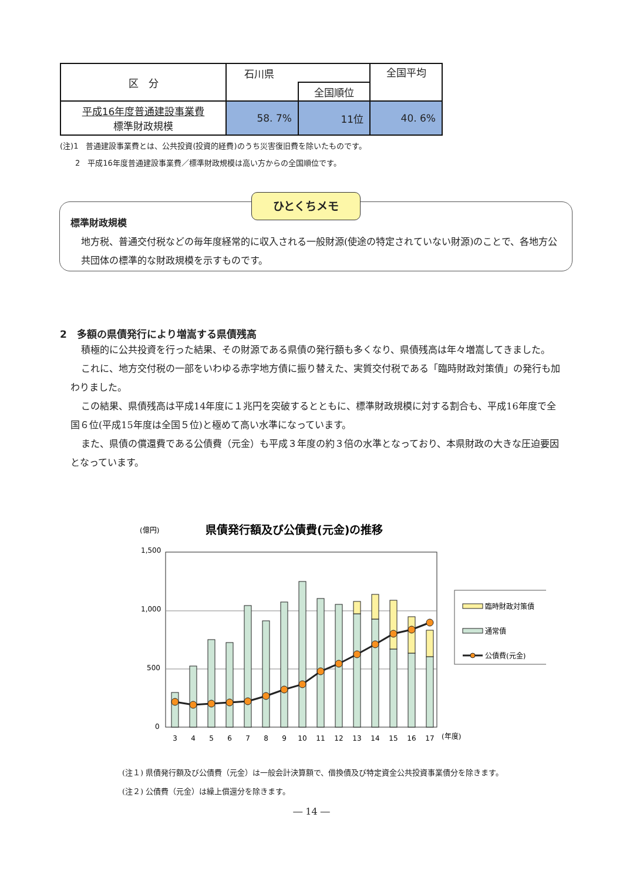| 区 分 | 石川県 | | 全国平均 |
| --- | --- | --- | --- |
| | | 全国順位 | |
| 平成16年度普通建設事業費 標準財政規模 | 58. 7% | 11位 | 40. 6% |
(注)1　普通建設事業費とは、公共投資(投資的経費)のうち災害復旧費を除いたものです。
　　2　平成16年度普通建設事業費／標準財政規模は高い方からの全国順位です。
ひとくちメモ
標準財政規模
地方税、普通交付税などの毎年度経常的に収入される一般財源(使途の特定されていない財源)のことで、各地方公共団体の標準的な財政規模を示すものです。
2　多額の県債発行により増嵩する県債残高
積極的に公共投資を行った結果、その財源である県債の発行額も多くなり、県債残高は年々増嵩してきました。
これに、地方交付税の一部をいわゆる赤字地方債に振り替えた、実質交付税である「臨時財政対策債」の発行も加わりました。
この結果、県債残高は平成14年度に１兆円を突破するとともに、標準財政規模に対する割合も、平成16年度で全国６位(平成15年度は全国５位)と極めて高い水準になっています。
また、県債の償還費である公債費（元金）も平成３年度の約３倍の水準となっており、本県財政の大きな圧迫要因となっています。
(億円)
県債発行額及び公債費(元金)の推移
1,500
1,000
500
0
3
4
5
6
7
8
9
10
11
12
13
14
15
16
17
(年度)
臨時財政対策債
通常債
公債費(元金)
(注１) 県債発行額及び公債費（元金）は一般会計決算額で、借換債及び特定資金公共投資事業債分を除きます。
(注２) 公債費（元金）は繰上償還分を除きます。
― 14 ―